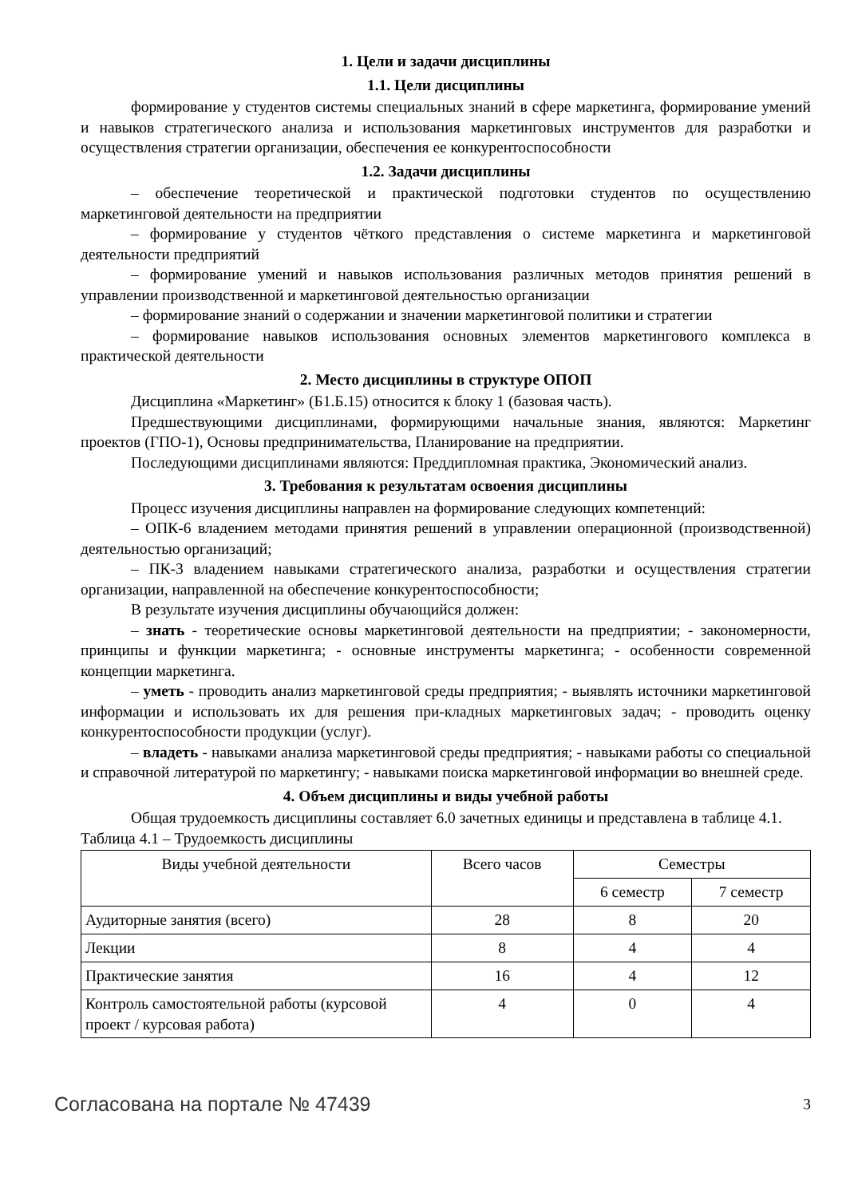1. Цели и задачи дисциплины
1.1. Цели дисциплины
формирование у студентов системы специальных знаний в сфере маркетинга, формирование умений и навыков стратегического анализа и использования маркетинговых инструментов для разработки и осуществления стратегии организации, обеспечения ее конкурентоспособности
1.2. Задачи дисциплины
– обеспечение теоретической и практической подготовки студентов по осуществлению маркетинговой деятельности на предприятии
– формирование у студентов чёткого представления о системе маркетинга и маркетинговой деятельности предприятий
– формирование умений и навыков использования различных методов принятия решений в управлении производственной и маркетинговой деятельностью организации
– формирование знаний о содержании и значении маркетинговой политики и стратегии
– формирование навыков использования основных элементов маркетингового комплекса в практической деятельности
2. Место дисциплины в структуре ОПОП
Дисциплина «Маркетинг» (Б1.Б.15) относится к блоку 1 (базовая часть).
Предшествующими дисциплинами, формирующими начальные знания, являются: Маркетинг проектов (ГПО-1), Основы предпринимательства, Планирование на предприятии.
Последующими дисциплинами являются: Преддипломная практика, Экономический анализ.
3. Требования к результатам освоения дисциплины
Процесс изучения дисциплины направлен на формирование следующих компетенций:
– ОПК-6 владением методами принятия решений в управлении операционной (производственной) деятельностью организаций;
– ПК-3 владением навыками стратегического анализа, разработки и осуществления стратегии организации, направленной на обеспечение конкурентоспособности;
В результате изучения дисциплины обучающийся должен:
– знать - теоретические основы маркетинговой деятельности на предприятии; - закономерности, принципы и функции маркетинга; - основные инструменты маркетинга; - особенности современной концепции маркетинга.
– уметь - проводить анализ маркетинговой среды предприятия; - выявлять источники маркетинговой информации и использовать их для решения при-кладных маркетинговых задач; - проводить оценку конкурентоспособности продукции (услуг).
– владеть - навыками анализа маркетинговой среды предприятия; - навыками работы со специальной и справочной литературой по маркетингу; - навыками поиска маркетинговой информации во внешней среде.
4. Объем дисциплины и виды учебной работы
Общая трудоемкость дисциплины составляет 6.0 зачетных единицы и представлена в таблице 4.1.
Таблица 4.1 – Трудоемкость дисциплины
| Виды учебной деятельности | Всего часов | Семестры | |
| --- | --- | --- | --- |
| | | 6 семестр | 7 семестр |
| Аудиторные занятия (всего) | 28 | 8 | 20 |
| Лекции | 8 | 4 | 4 |
| Практические занятия | 16 | 4 | 12 |
| Контроль самостоятельной работы (курсовой проект / курсовая работа) | 4 | 0 | 4 |
Согласована на портале № 47439 3